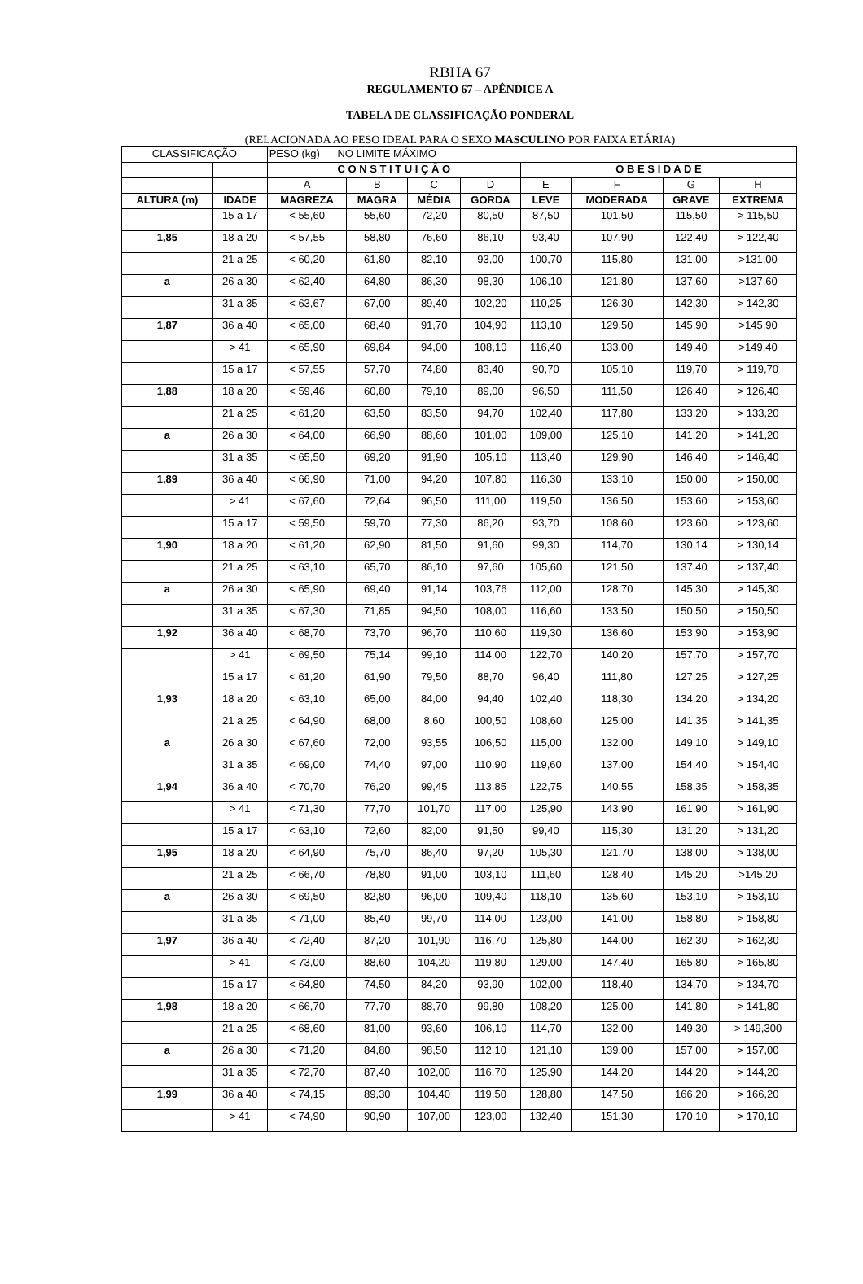RBHA 67
REGULAMENTO 67 – APÊNDICE A
TABELA DE CLASSIFICAÇÃO PONDERAL
(RELACIONADA AO PESO IDEAL PARA O SEXO MASCULINO POR FAIXA ETÁRIA)
| CLASSIFICAÇÃO | | PESO (kg) NO LIMITE MÁXIMO | | | | | | | |
| | | C O N S T I T U I Ç Ã O | | | | O B E S I D A D E | | | |
| | | A | B | C | D | E | F | G | H |
| ALTURA (m) | IDADE | MAGREZA | MAGRA | MÉDIA | GORDA | LEVE | MODERADA | GRAVE | EXTREMA |
| | 15 a 17 | < 55,60 | 55,60 | 72,20 | 80,50 | 87,50 | 101,50 | 115,50 | > 115,50 |
| 1,85 | 18 a 20 | < 57,55 | 58,80 | 76,60 | 86,10 | 93,40 | 107,90 | 122,40 | > 122,40 |
| | 21 a 25 | < 60,20 | 61,80 | 82,10 | 93,00 | 100,70 | 115,80 | 131,00 | >131,00 |
| a | 26 a 30 | < 62,40 | 64,80 | 86,30 | 98,30 | 106,10 | 121,80 | 137,60 | >137,60 |
| | 31 a 35 | < 63,67 | 67,00 | 89,40 | 102,20 | 110,25 | 126,30 | 142,30 | > 142,30 |
| 1,87 | 36 a 40 | < 65,00 | 68,40 | 91,70 | 104,90 | 113,10 | 129,50 | 145,90 | >145,90 |
| | > 41 | < 65,90 | 69,84 | 94,00 | 108,10 | 116,40 | 133,00 | 149,40 | >149,40 |
| | 15 a 17 | < 57,55 | 57,70 | 74,80 | 83,40 | 90,70 | 105,10 | 119,70 | > 119,70 |
| 1,88 | 18 a 20 | < 59,46 | 60,80 | 79,10 | 89,00 | 96,50 | 111,50 | 126,40 | > 126,40 |
| | 21 a 25 | < 61,20 | 63,50 | 83,50 | 94,70 | 102,40 | 117,80 | 133,20 | > 133,20 |
| a | 26 a 30 | < 64,00 | 66,90 | 88,60 | 101,00 | 109,00 | 125,10 | 141,20 | > 141,20 |
| | 31 a 35 | < 65,50 | 69,20 | 91,90 | 105,10 | 113,40 | 129,90 | 146,40 | > 146,40 |
| 1,89 | 36 a 40 | < 66,90 | 71,00 | 94,20 | 107,80 | 116,30 | 133,10 | 150,00 | > 150,00 |
| | > 41 | < 67,60 | 72,64 | 96,50 | 111,00 | 119,50 | 136,50 | 153,60 | > 153,60 |
| | 15 a 17 | < 59,50 | 59,70 | 77,30 | 86,20 | 93,70 | 108,60 | 123,60 | > 123,60 |
| 1,90 | 18 a 20 | < 61,20 | 62,90 | 81,50 | 91,60 | 99,30 | 114,70 | 130,14 | > 130,14 |
| | 21 a 25 | < 63,10 | 65,70 | 86,10 | 97,60 | 105,60 | 121,50 | 137,40 | > 137,40 |
| a | 26 a 30 | < 65,90 | 69,40 | 91,14 | 103,76 | 112,00 | 128,70 | 145,30 | > 145,30 |
| | 31 a 35 | < 67,30 | 71,85 | 94,50 | 108,00 | 116,60 | 133,50 | 150,50 | > 150,50 |
| 1,92 | 36 a 40 | < 68,70 | 73,70 | 96,70 | 110,60 | 119,30 | 136,60 | 153,90 | > 153,90 |
| | > 41 | < 69,50 | 75,14 | 99,10 | 114,00 | 122,70 | 140,20 | 157,70 | > 157,70 |
| | 15 a 17 | < 61,20 | 61,90 | 79,50 | 88,70 | 96,40 | 111,80 | 127,25 | > 127,25 |
| 1,93 | 18 a 20 | < 63,10 | 65,00 | 84,00 | 94,40 | 102,40 | 118,30 | 134,20 | > 134,20 |
| | 21 a 25 | < 64,90 | 68,00 | 8,60 | 100,50 | 108,60 | 125,00 | 141,35 | > 141,35 |
| a | 26 a 30 | < 67,60 | 72,00 | 93,55 | 106,50 | 115,00 | 132,00 | 149,10 | > 149,10 |
| | 31 a 35 | < 69,00 | 74,40 | 97,00 | 110,90 | 119,60 | 137,00 | 154,40 | > 154,40 |
| 1,94 | 36 a 40 | < 70,70 | 76,20 | 99,45 | 113,85 | 122,75 | 140,55 | 158,35 | > 158,35 |
| | > 41 | < 71,30 | 77,70 | 101,70 | 117,00 | 125,90 | 143,90 | 161,90 | > 161,90 |
| | 15 a 17 | < 63,10 | 72,60 | 82,00 | 91,50 | 99,40 | 115,30 | 131,20 | > 131,20 |
| 1,95 | 18 a 20 | < 64,90 | 75,70 | 86,40 | 97,20 | 105,30 | 121,70 | 138,00 | > 138,00 |
| | 21 a 25 | < 66,70 | 78,80 | 91,00 | 103,10 | 111,60 | 128,40 | 145,20 | >145,20 |
| a | 26 a 30 | < 69,50 | 82,80 | 96,00 | 109,40 | 118,10 | 135,60 | 153,10 | > 153,10 |
| | 31 a 35 | < 71,00 | 85,40 | 99,70 | 114,00 | 123,00 | 141,00 | 158,80 | > 158,80 |
| 1,97 | 36 a 40 | < 72,40 | 87,20 | 101,90 | 116,70 | 125,80 | 144,00 | 162,30 | > 162,30 |
| | > 41 | < 73,00 | 88,60 | 104,20 | 119,80 | 129,00 | 147,40 | 165,80 | > 165,80 |
| | 15 a 17 | < 64,80 | 74,50 | 84,20 | 93,90 | 102,00 | 118,40 | 134,70 | > 134,70 |
| 1,98 | 18 a 20 | < 66,70 | 77,70 | 88,70 | 99,80 | 108,20 | 125,00 | 141,80 | > 141,80 |
| | 21 a 25 | < 68,60 | 81,00 | 93,60 | 106,10 | 114,70 | 132,00 | 149,30 | > 149,300 |
| a | 26 a 30 | < 71,20 | 84,80 | 98,50 | 112,10 | 121,10 | 139,00 | 157,00 | > 157,00 |
| | 31 a 35 | < 72,70 | 87,40 | 102,00 | 116,70 | 125,90 | 144,20 | 144,20 | > 144,20 |
| 1,99 | 36 a 40 | < 74,15 | 89,30 | 104,40 | 119,50 | 128,80 | 147,50 | 166,20 | > 166,20 |
| | > 41 | < 74,90 | 90,90 | 107,00 | 123,00 | 132,40 | 151,30 | 170,10 | > 170,10 |